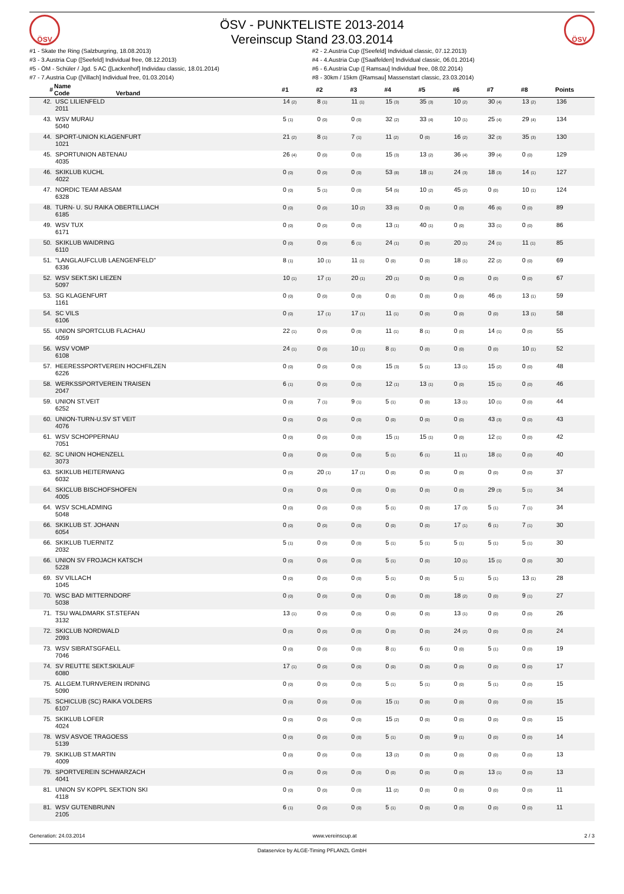ÖSV
ÖSV - PUNKTELISTE 2013-2014
Vereinscup Stand 23.03.2014
ÖSV
#1 - Skate the Ring (Salzburgring, 18.08.2013)
#3 - 3.Austria Cup ([Seefeld] Individual free, 08.12.2013)
#5 - ÖM - Schüler / Jgd. 5 AC ([Lackenhof] Individau classic, 18.01.2014)
#7 - 7.Austria Cup ([Villach] Individual free, 01.03.2014)
#2 - 2.Austria Cup ([Seefeld] Individual classic, 07.12.2013)
#4 - 4.Austria Cup ([Saalfelden] Individual classic, 06.01.2014)
#6 - 6.Austria Cup ([ Ramsau] Individual free, 08.02.2014)
#8 - 30km / 15km ([Ramsau] Massenstart classic, 23.03.2014)
| # | Name Code Verband | #1 | #2 | #3 | #4 | #5 | #6 | #7 | #8 | Points |
| --- | --- | --- | --- | --- | --- | --- | --- | --- | --- | --- |
| 42. | USC LILIENFELD 2011 | 14 (2) | 8 (1) | 11 (1) | 15 (3) | 35 (3) | 10 (2) | 30 (4) | 13 (2) | 136 |
| 43. | WSV MURAU 5040 | 5 (1) | 0 (0) | 0 (0) | 32 (2) | 33 (4) | 10 (1) | 25 (4) | 29 (4) | 134 |
| 44. | SPORT-UNION KLAGENFURT 1021 | 21 (2) | 8 (1) | 7 (1) | 11 (2) | 0 (0) | 16 (2) | 32 (3) | 35 (3) | 130 |
| 45. | SPORTUNION ABTENAU 4035 | 26 (4) | 0 (0) | 0 (0) | 15 (3) | 13 (2) | 36 (4) | 39 (4) | 0 (0) | 129 |
| 46. | SKIKLUB KUCHL 4022 | 0 (0) | 0 (0) | 0 (0) | 53 (8) | 18 (1) | 24 (3) | 18 (3) | 14 (1) | 127 |
| 47. | NORDIC TEAM ABSAM 6328 | 0 (0) | 5 (1) | 0 (0) | 54 (5) | 10 (2) | 45 (2) | 0 (0) | 10 (1) | 124 |
| 48. | TURN- U. SU RAIKA OBERTILLIACH 6185 | 0 (0) | 0 (0) | 10 (2) | 33 (6) | 0 (0) | 0 (0) | 46 (6) | 0 (0) | 89 |
| 49. | WSV TUX 6171 | 0 (0) | 0 (0) | 0 (0) | 13 (1) | 40 (1) | 0 (0) | 33 (1) | 0 (0) | 86 |
| 50. | SKIKLUB WAIDRING 6110 | 0 (0) | 0 (0) | 6 (1) | 24 (1) | 0 (0) | 20 (1) | 24 (1) | 11 (1) | 85 |
| 51. | "LANGLAUFCLUB LAENGENFELD" 6336 | 8 (1) | 10 (1) | 11 (1) | 0 (0) | 0 (0) | 18 (1) | 22 (2) | 0 (0) | 69 |
| 52. | WSV SEKT.SKI LIEZEN 5097 | 10 (1) | 17 (1) | 20 (1) | 20 (1) | 0 (0) | 0 (0) | 0 (0) | 0 (0) | 67 |
| 53. | SG KLAGENFURT 1161 | 0 (0) | 0 (0) | 0 (0) | 0 (0) | 0 (0) | 0 (0) | 46 (3) | 13 (1) | 59 |
| 54. | SC VILS 6106 | 0 (0) | 17 (1) | 17 (1) | 11 (1) | 0 (0) | 0 (0) | 0 (0) | 13 (1) | 58 |
| 55. | UNION SPORTCLUB FLACHAU 4059 | 22 (1) | 0 (0) | 0 (0) | 11 (1) | 8 (1) | 0 (0) | 14 (1) | 0 (0) | 55 |
| 56. | WSV VOMP 6108 | 24 (1) | 0 (0) | 10 (1) | 8 (1) | 0 (0) | 0 (0) | 0 (0) | 10 (1) | 52 |
| 57. | HEERESSPORTVEREIN HOCHFILZEN 6226 | 0 (0) | 0 (0) | 0 (0) | 15 (3) | 5 (1) | 13 (1) | 15 (2) | 0 (0) | 48 |
| 58. | WERKSSPORTVEREIN TRAISEN 2047 | 6 (1) | 0 (0) | 0 (0) | 12 (1) | 13 (1) | 0 (0) | 15 (1) | 0 (0) | 46 |
| 59. | UNION ST.VEIT 6252 | 0 (0) | 7 (1) | 9 (1) | 5 (1) | 0 (0) | 13 (1) | 10 (1) | 0 (0) | 44 |
| 60. | UNION-TURN-U.SV ST VEIT 4076 | 0 (0) | 0 (0) | 0 (0) | 0 (0) | 0 (0) | 0 (0) | 43 (3) | 0 (0) | 43 |
| 61. | WSV SCHOPPERNAU 7051 | 0 (0) | 0 (0) | 0 (0) | 15 (1) | 15 (1) | 0 (0) | 12 (1) | 0 (0) | 42 |
| 62. | SC UNION HOHENZELL 3073 | 0 (0) | 0 (0) | 0 (0) | 5 (1) | 6 (1) | 11 (1) | 18 (1) | 0 (0) | 40 |
| 63. | SKIKLUB HEITERWANG 6032 | 0 (0) | 20 (1) | 17 (1) | 0 (0) | 0 (0) | 0 (0) | 0 (0) | 0 (0) | 37 |
| 64. | SKICLUB BISCHOFSHOFEN 4005 | 0 (0) | 0 (0) | 0 (0) | 0 (0) | 0 (0) | 0 (0) | 29 (3) | 5 (1) | 34 |
| 64. | WSV SCHLADMING 5048 | 0 (0) | 0 (0) | 0 (0) | 5 (1) | 0 (0) | 17 (3) | 5 (1) | 7 (1) | 34 |
| 66. | SKIKLUB ST. JOHANN 6054 | 0 (0) | 0 (0) | 0 (0) | 0 (0) | 0 (0) | 17 (1) | 6 (1) | 7 (1) | 30 |
| 66. | SKIKLUB TUERNITZ 2032 | 5 (1) | 0 (0) | 0 (0) | 5 (1) | 5 (1) | 5 (1) | 5 (1) | 5 (1) | 30 |
| 66. | UNION SV FROJACH KATSCH 5228 | 0 (0) | 0 (0) | 0 (0) | 5 (1) | 0 (0) | 10 (1) | 15 (1) | 0 (0) | 30 |
| 69. | SV VILLACH 1045 | 0 (0) | 0 (0) | 0 (0) | 5 (1) | 0 (0) | 5 (1) | 5 (1) | 13 (1) | 28 |
| 70. | WSC BAD MITTERNDORF 5038 | 0 (0) | 0 (0) | 0 (0) | 0 (0) | 0 (0) | 18 (2) | 0 (0) | 9 (1) | 27 |
| 71. | TSU WALDMARK ST.STEFAN 3132 | 13 (1) | 0 (0) | 0 (0) | 0 (0) | 0 (0) | 13 (1) | 0 (0) | 0 (0) | 26 |
| 72. | SKICLUB NORDWALD 2093 | 0 (0) | 0 (0) | 0 (0) | 0 (0) | 0 (0) | 24 (2) | 0 (0) | 0 (0) | 24 |
| 73. | WSV SIBRATSGFAELL 7046 | 0 (0) | 0 (0) | 0 (0) | 8 (1) | 6 (1) | 0 (0) | 5 (1) | 0 (0) | 19 |
| 74. | SV REUTTE SEKT.SKILAUF 6080 | 17 (1) | 0 (0) | 0 (0) | 0 (0) | 0 (0) | 0 (0) | 0 (0) | 0 (0) | 17 |
| 75. | ALLGEM.TURNVEREIN IRDNING 5090 | 0 (0) | 0 (0) | 0 (0) | 5 (1) | 5 (1) | 0 (0) | 5 (1) | 0 (0) | 15 |
| 75. | SCHICLUB (SC) RAIKA VOLDERS 6107 | 0 (0) | 0 (0) | 0 (0) | 15 (1) | 0 (0) | 0 (0) | 0 (0) | 0 (0) | 15 |
| 75. | SKIKLUB LOFER 4024 | 0 (0) | 0 (0) | 0 (0) | 15 (2) | 0 (0) | 0 (0) | 0 (0) | 0 (0) | 15 |
| 78. | WSV ASVOE TRAGOESS 5139 | 0 (0) | 0 (0) | 0 (0) | 5 (1) | 0 (0) | 9 (1) | 0 (0) | 0 (0) | 14 |
| 79. | SKIKLUB ST.MARTIN 4009 | 0 (0) | 0 (0) | 0 (0) | 13 (2) | 0 (0) | 0 (0) | 0 (0) | 0 (0) | 13 |
| 79. | SPORTVEREIN SCHWARZACH 4041 | 0 (0) | 0 (0) | 0 (0) | 0 (0) | 0 (0) | 0 (0) | 13 (1) | 0 (0) | 13 |
| 81. | UNION SV KOPPL SEKTION SKI 4118 | 0 (0) | 0 (0) | 0 (0) | 11 (2) | 0 (0) | 0 (0) | 0 (0) | 0 (0) | 11 |
| 81. | WSV GUTENBRUNN 2105 | 6 (1) | 0 (0) | 0 (0) | 5 (1) | 0 (0) | 0 (0) | 0 (0) | 0 (0) | 11 |
Generation: 24.03.2014 www.vereinscup.at 2 / 3
Dataservice by ALGE-Timing PFLANZL GmbH